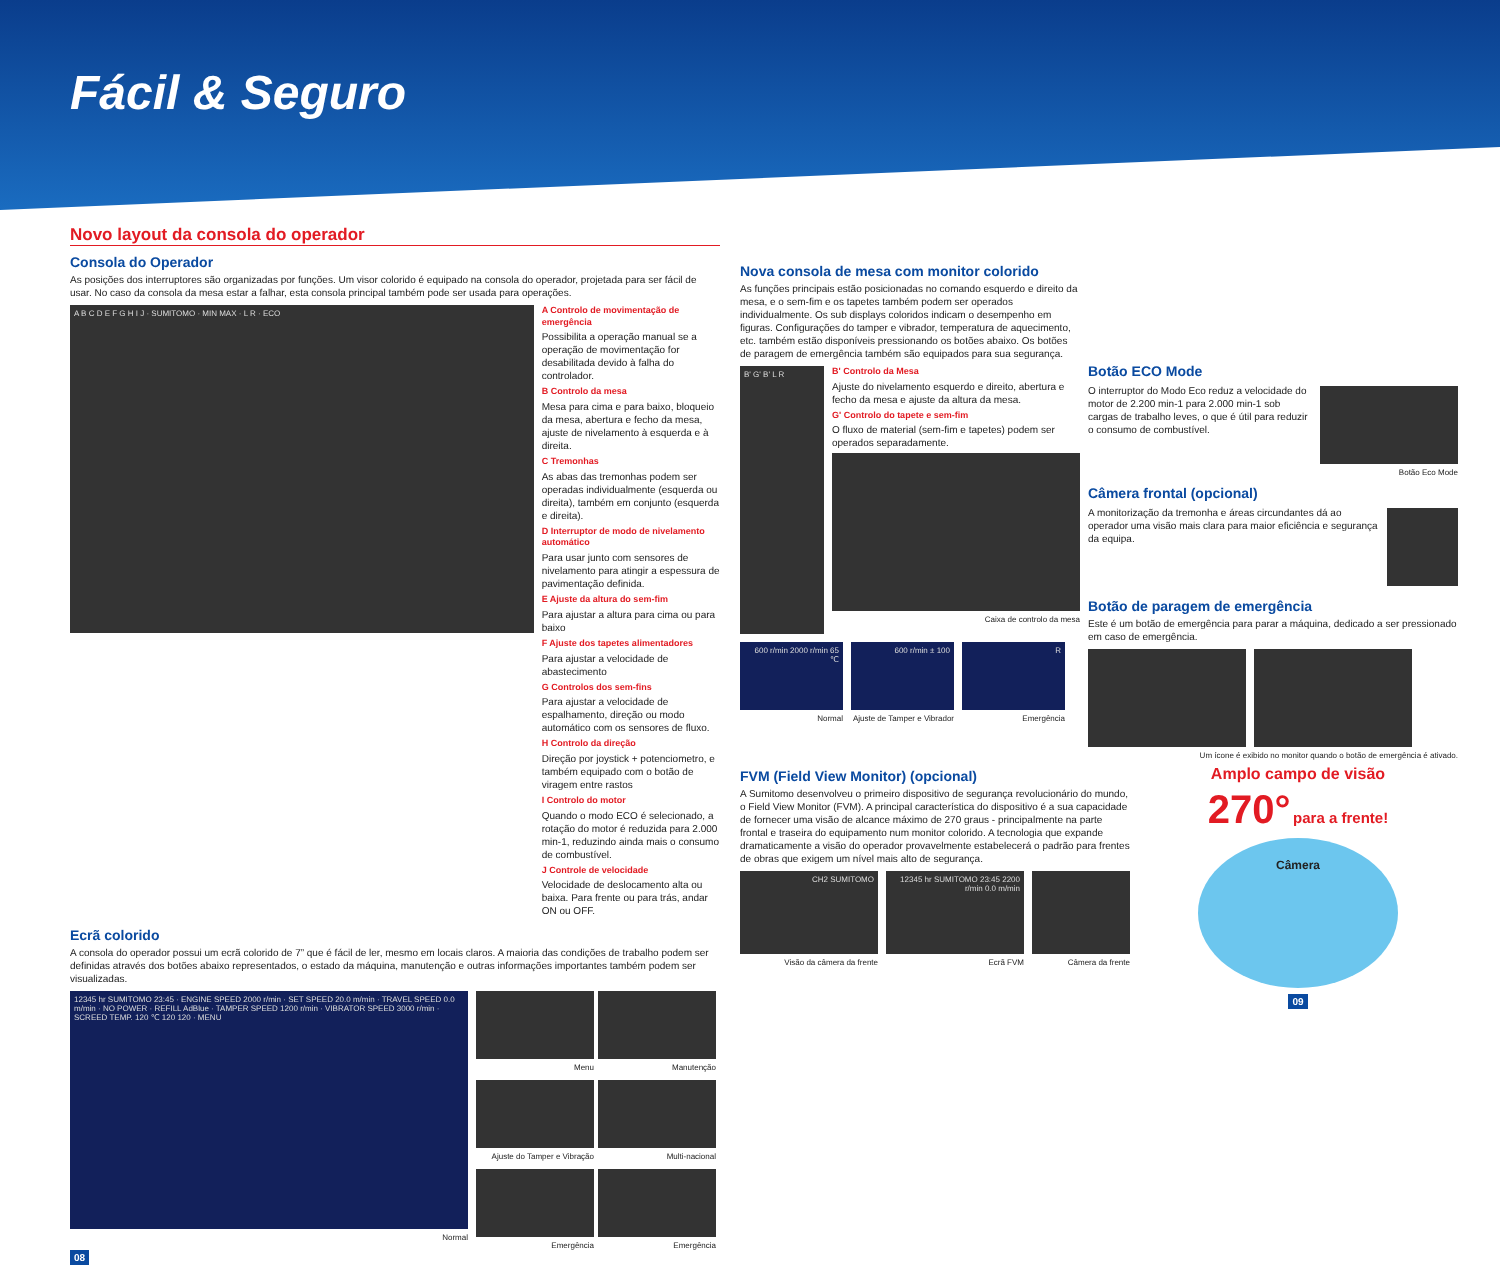Fácil & Seguro
Novo layout da consola do operador
Consola do Operador
As posições dos interruptores são organizadas por funções. Um visor colorido é equipado na consola do operador, projetada para ser fácil de usar. No caso da consola da mesa estar a falhar, esta consola principal também pode ser usada para operações.
A B C D E F G H I J · SUMITOMO · MIN MAX · L R · ECO
A Controlo de movimentação de emergência
Possibilita a operação manual se a operação de movimentação for desabilitada devido à falha do controlador.
B Controlo da mesa
Mesa para cima e para baixo, bloqueio da mesa, abertura e fecho da mesa, ajuste de nivelamento à esquerda e à direita.
C Tremonhas
As abas das tremonhas podem ser operadas individualmente (esquerda ou direita), também em conjunto (esquerda e direita).
D Interruptor de modo de nivelamento automático
Para usar junto com sensores de nivelamento para atingir a espessura de pavimentação definida.
E Ajuste da altura do sem-fim
Para ajustar a altura para cima ou para baixo
F Ajuste dos tapetes alimentadores
Para ajustar a velocidade de abastecimento
G Controlos dos sem-fins
Para ajustar a velocidade de espalhamento, direção ou modo automático com os sensores de fluxo.
H Controlo da direção
Direção por joystick + potenciometro, e também equipado com o botão de viragem entre rastos
I Controlo do motor
Quando o modo ECO é selecionado, a rotação do motor é reduzida para 2.000 min-1, reduzindo ainda mais o consumo de combustível.
J Controle de velocidade
Velocidade de deslocamento alta ou baixa. Para frente ou para trás, andar ON ou OFF.
Ecrã colorido
A consola do operador possui um ecrã colorido de 7” que é fácil de ler, mesmo em locais claros. A maioria das condições de trabalho podem ser definidas através dos botões abaixo representados, o estado da máquina, manutenção e outras informações importantes também podem ser visualizadas.
12345 hr SUMITOMO 23:45 · ENGINE SPEED 2000 r/min · SET SPEED 20.0 m/min · TRAVEL SPEED 0.0 m/min · NO POWER · REFILL AdBlue · TAMPER SPEED 1200 r/min · VIBRATOR SPEED 3000 r/min · SCREED TEMP. 120 ℃ 120 120 · MENU
Normal
Menu
Manutenção
Ajuste do Tamper e Vibração
Multi-nacional
Emergência
Emergência
08
Nova consola de mesa com monitor colorido
As funções principais estão posicionadas no comando esquerdo e direito da mesa, e o sem-fim e os tapetes também podem ser operados individualmente. Os sub displays coloridos indicam o desempenho em figuras. Configurações do tamper e vibrador, temperatura de aquecimento, etc. também estão disponíveis pressionando os botões abaixo. Os botões de paragem de emergência também são equipados para sua segurança.
B' G' B' L R
B' Controlo da Mesa
Ajuste do nivelamento esquerdo e direito, abertura e fecho da mesa e ajuste da altura da mesa.
G' Controlo do tapete e sem-fim
O fluxo de material (sem-fim e tapetes) podem ser operados separadamente.
Caixa de controlo da mesa
600 r/min 2000 r/min 65 ℃
Normal
600 r/min ± 100
Ajuste de Tamper e Vibrador
R
Emergência
Botão ECO Mode
O interruptor do Modo Eco reduz a velocidade do motor de 2.200 min-1 para 2.000 min-1 sob cargas de trabalho leves, o que é útil para reduzir o consumo de combustível.
Botão Eco Mode
Câmera frontal (opcional)
A monitorização da tremonha e áreas circundantes dá ao operador uma visão mais clara para maior eficiência e segurança da equipa.
Botão de paragem de emergência
Este é um botão de emergência para parar a máquina, dedicado a ser pressionado em caso de emergência.
Um ícone é exibido no monitor quando o botão de emergência é ativado.
FVM (Field View Monitor) (opcional)
A Sumitomo desenvolveu o primeiro dispositivo de segurança revolucionário do mundo, o Field View Monitor (FVM). A principal característica do dispositivo é a sua capacidade de fornecer uma visão de alcance máximo de 270 graus - principalmente na parte frontal e traseira do equipamento num monitor colorido. A tecnologia que expande dramaticamente a visão do operador provavelmente estabelecerá o padrão para frentes de obras que exigem um nível mais alto de segurança.
CH2 SUMITOMO
Visão da câmera da frente
12345 hr SUMITOMO 23:45 2200 r/min 0.0 m/min
Ecrã FVM
Câmera da frente
Amplo campo de visão
270° para a frente!
Câmera
09